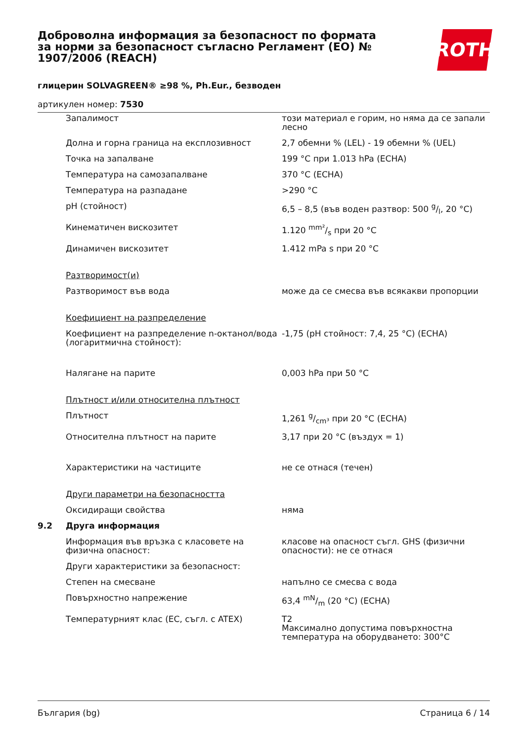Доброволна информация за безопасност по формата за норми за безопасност съгласно Регламент (ЕО) № 1907/2006 (REACH)
глицерин SOLVAGREEN® ≥98 %, Ph.Eur., безводен
артикулен номер: 7530
ROTH
| | Запалимост | този материал е горим, но няма да се запали лесно |
| | Долна и горна граница на експлозивност | 2,7 обемни % (LEL) - 19 обемни % (UEL) |
| | Точка на запалване | 199 °C при 1.013 hPa (ECHA) |
| | Температура на самозапалване | 370 °C (ECHA) |
| | Температура на разпадане | >290 °C |
| | pH (стойност) | 6,5 – 8,5 (във воден разтвор: 500 g/l, 20 °C) |
| | Кинематичен вискозитет | 1.120 mm²/s при 20 °C |
| | Динамичен вискозитет | 1.412 mPa s при 20 °C |
| | Разтворимост(и) | |
| | Разтворимост във вода | може да се смесва във всякакви пропорции |
| | Коефициент на разпределение | |
| | Коефициент на разпределение n-октанол/вода (логаритмична стойност): | -1,75 (pH стойност: 7,4, 25 °C) (ECHA) |
| | Налягане на парите | 0,003 hPa при 50 °C |
| | Плътност и/или относителна плътност | |
| | Плътност | 1,261 g/cm³ при 20 °C (ECHA) |
| | Относителна плътност на парите | 3,17 при 20 °C (въздух = 1) |
| | Характеристики на частиците | не се отнася (течен) |
| | Други параметри на безопасността | |
| | Оксидиращи свойства | няма |
| 9.2 | Друга информация | |
| | Информация във връзка с класовете на физична опасност: | класове на опасност съгл. GHS (физични опасности): не се отнася |
| | Други характеристики за безопасност: | |
| | Степен на смесване | напълно се смесва с вода |
| | Повърхностно напрежение | 63,4 mN/m (20 °C) (ECHA) |
| | Температурният клас (ЕС, съгл. с ATEX) | T2 Максимално допустима повърхностна температура на оборудването: 300°C |
България (bg) Страница 6 / 14